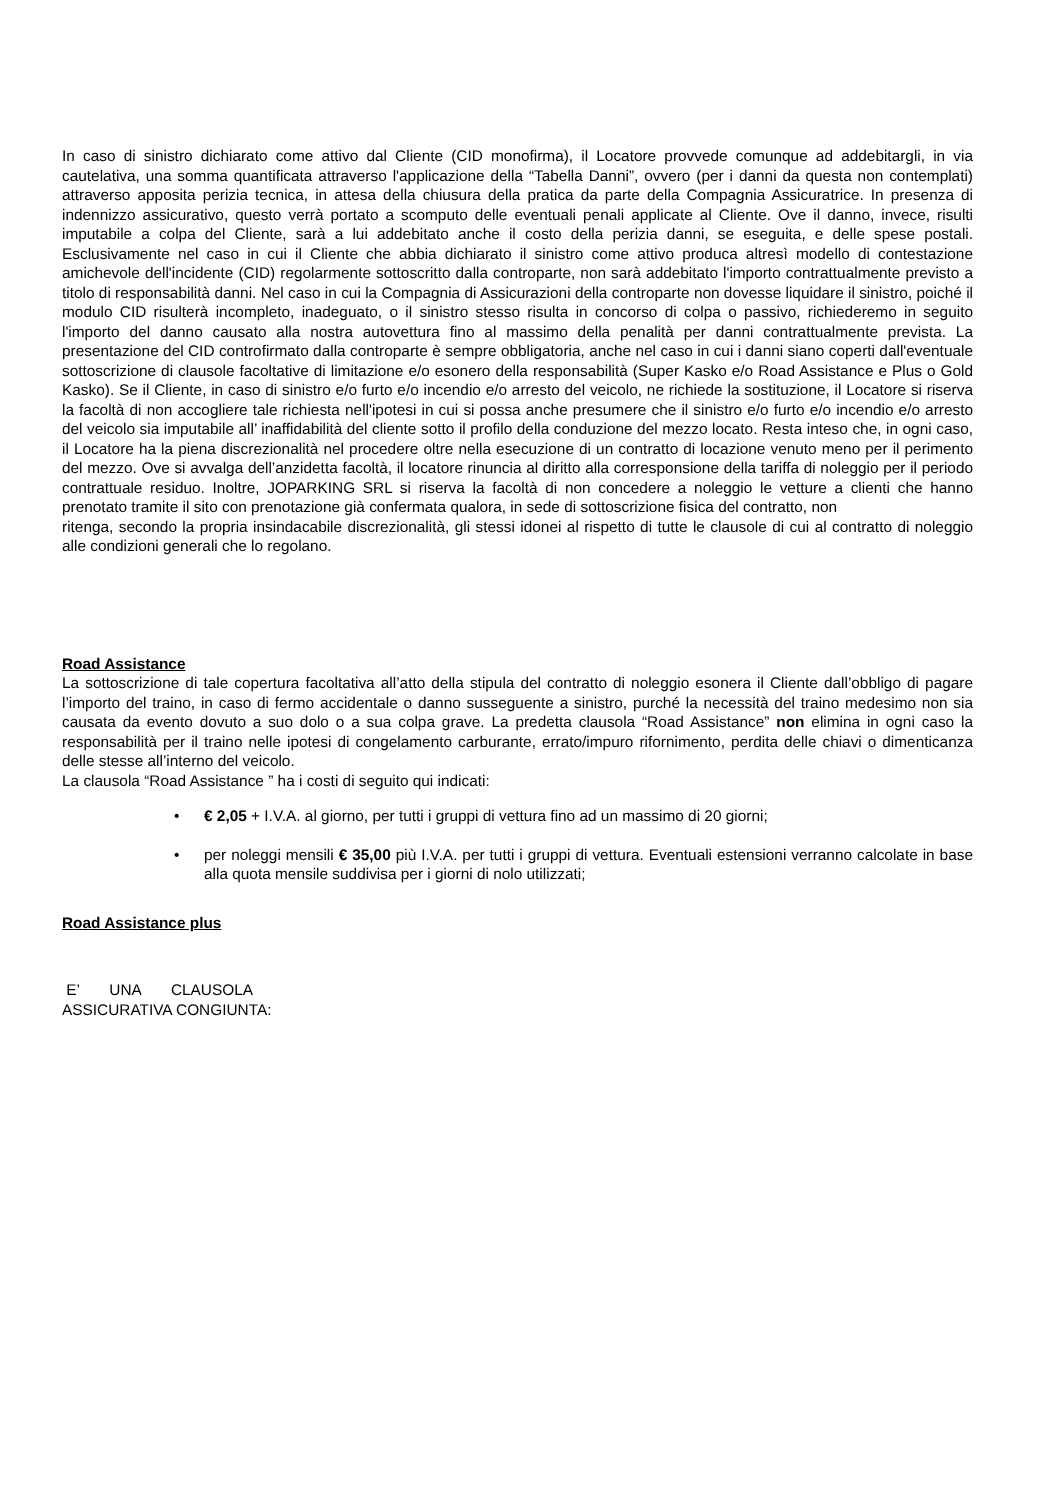In caso di sinistro dichiarato come attivo dal Cliente (CID monofirma), il Locatore provvede comunque ad addebitargli, in via cautelativa, una somma quantificata attraverso l'applicazione della “Tabella Danni”, ovvero (per i danni da questa non contemplati) attraverso apposita perizia tecnica, in attesa della chiusura della pratica da parte della Compagnia Assicuratrice. In presenza di indennizzo assicurativo, questo verrà portato a scomputo delle eventuali penali applicate al Cliente. Ove il danno, invece, risulti imputabile a colpa del Cliente, sarà a lui addebitato anche il costo della perizia danni, se eseguita, e delle spese postali. Esclusivamente nel caso in cui il Cliente che abbia dichiarato il sinistro come attivo produca altresì modello di contestazione amichevole dell'incidente (CID) regolarmente sottoscritto dalla controparte, non sarà addebitato l'importo contrattualmente previsto a titolo di responsabilità danni. Nel caso in cui la Compagnia di Assicurazioni della controparte non dovesse liquidare il sinistro, poiché il modulo CID risulterà incompleto, inadeguato, o il sinistro stesso risulta in concorso di colpa o passivo, richiederemo in seguito l'importo del danno causato alla nostra autovettura fino al massimo della penalità per danni contrattualmente prevista. La presentazione del CID controfirmato dalla controparte è sempre obbligatoria, anche nel caso in cui i danni siano coperti dall'eventuale sottoscrizione di clausole facoltative di limitazione e/o esonero della responsabilità (Super Kasko e/o Road Assistance e Plus o Gold Kasko). Se il Cliente, in caso di sinistro e/o furto e/o incendio e/o arresto del veicolo, ne richiede la sostituzione, il Locatore si riserva la facoltà di non accogliere tale richiesta nell'ipotesi in cui si possa anche presumere che il sinistro e/o furto e/o incendio e/o arresto del veicolo sia imputabile all’ inaffidabilità del cliente sotto il profilo della conduzione del mezzo locato. Resta inteso che, in ogni caso, il Locatore ha la piena discrezionalità nel procedere oltre nella esecuzione di un contratto di locazione venuto meno per il perimento del mezzo. Ove si avvalga dell’anzidetta facoltà, il locatore rinuncia al diritto alla corresponsione della tariffa di noleggio per il periodo contrattuale residuo. Inoltre, JOPARKING SRL si riserva la facoltà di non concedere a noleggio le vetture a clienti che hanno prenotato tramite il sito con prenotazione già confermata qualora, in sede di sottoscrizione fisica del contratto, non
ritenga, secondo la propria insindacabile discrezionalità, gli stessi idonei al rispetto di tutte le clausole di cui al contratto di noleggio alle condizioni generali che lo regolano.
Road Assistance
La sottoscrizione di tale copertura facoltativa all’atto della stipula del contratto di noleggio esonera il Cliente dall’obbligo di pagare l’importo del traino, in caso di fermo accidentale o danno susseguente a sinistro, purché la necessità del traino medesimo non sia causata da evento dovuto a suo dolo o a sua colpa grave. La predetta clausola “Road Assistance” non elimina in ogni caso la responsabilità per il traino nelle ipotesi di congelamento carburante, errato/impuro rifornimento, perdita delle chiavi o dimenticanza delle stesse all’interno del veicolo.
La clausola “Road Assistance ” ha i costi di seguito qui indicati:
• € 2,05 + I.V.A. al giorno, per tutti i gruppi di vettura fino ad un massimo di 20 giorni;
• per noleggi mensili € 35,00 più I.V.A. per tutti i gruppi di vettura. Eventuali estensioni verranno calcolate in base alla quota mensile suddivisa per i giorni di nolo utilizzati;
Road Assistance plus
E’ UNA CLAUSOLA
ASSICURATIVA CONGIUNTA: